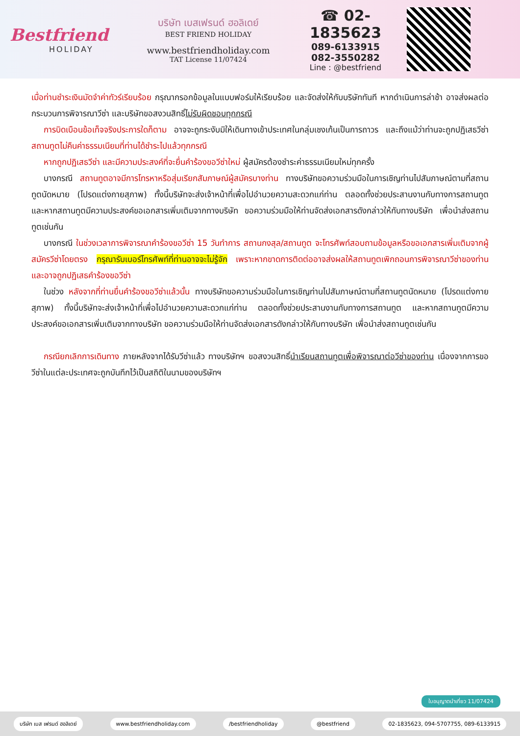Bestfriend
HOLIDAY
บริษัท เบสเฟรนด์ ฮอลิเดย์
BEST FRIEND HOLIDAY
www.bestfriendholiday.com
TAT License 11/07424
☎ 02-1835623
089-6133915
082-3550282
Line : @bestfriend
เมื่อท่านชำระเงินมัดจำค่าทัวร์เรียบร้อย กรุณากรอกข้อมูลในแบบฟอร์มให้เรียบร้อย และจัดส่งให้กับบริษัททันที หากดำเนินการล่าช้า อาจส่งผลต่อกระบวนการพิจารณาวีซ่า และบริษัทขอสงวนสิทธิ์ไม่รับผิดชอบทุกกรณี
การบิดเบือนข้อเท็จจริงประการใดก็ตาม อาจจะถูกระงับมิให้เดินทางเข้าประเทศในกลุ่มเชงเก้นเป็นการถาวร และถึงแม้ว่าท่านจะถูกปฏิเสธวีซ่า สถานทูตไม่คืนค่าธรรมเนียมที่ท่านได้ชำระไปแล้วทุกกรณี
หากถูกปฏิเสธวีซ่า และมีความประสงค์ที่จะยื่นคำร้องขอวีซ่าใหม่ ผู้สมัครต้องชำระค่าธรรมเนียมใหม่ทุกครั้ง
บางกรณี สถานทูตอาจมีการโทรหาหรือสุ่มเรียกสัมภาษณ์ผู้สมัครบางท่าน ทางบริษัทขอความร่วมมือในการเชิญท่านไปสัมภาษณ์ตามที่สถานทูตนัดหมาย (โปรดแต่งกายสุภาพ) ทั้งนี้บริษัทจะส่งเจ้าหน้าที่เพื่อไปอำนวยความสะดวกแก่ท่าน ตลอดทั้งช่วยประสานงานกับทางการสถานทูต และหากสถานทูตมีความประสงค์ขอเอกสารเพิ่มเติมจากทางบริษัท ขอความร่วมมือให้ท่านจัดส่งเอกสารดังกล่าวให้กับทางบริษัท เพื่อนำส่งสถานทูตเช่นกัน
บางกรณี ในช่วงเวลาการพิจารณาคำร้องขอวีซ่า 15 วันทำการ สถานกงสุล/สถานทูต จะโทรศัพท์สอบถามข้อมูลหรือขอเอกสารเพิ่มเติมจากผู้สมัครวีซ่าโดยตรง กรุณารับเบอร์โทรศัพท์ที่ท่านอาจจะไม่รู้จัก เพราะหากขาดการติดต่ออาจส่งผลให้สถานทูตเพิกถอนการพิจารณาวีซ่าของท่าน และอาจถูกปฏิเสธคำร้องขอวีซ่า
ในช่วง หลังจากที่ท่านยื่นคำร้องขอวีซ่าแล้วนั้น ทางบริษัทขอความร่วมมือในการเชิญท่านไปสัมภาษณ์ตามที่สถานทูตนัดหมาย (โปรดแต่งกายสุภาพ) ทั้งนี้บริษัทจะส่งเจ้าหน้าที่เพื่อไปอำนวยความสะดวกแก่ท่าน ตลอดทั้งช่วยประสานงานกับทางการสถานทูต และหากสถานทูตมีความประสงค์ขอเอกสารเพิ่มเติมจากทางบริษัท ขอความร่วมมือให้ท่านจัดส่งเอกสารดังกล่าวให้กับทางบริษัท เพื่อนำส่งสถานทูตเช่นกัน
กรณียกเลิกการเดินทาง ภายหลังจากได้รับวีซ่าแล้ว ทางบริษัทฯ ขอสงวนสิทธิ์นำเรียนสถานทูตเพื่อพิจารณาต่อวีซ่าของท่าน เนื่องจากการขอวีซ่าในแต่ละประเทศจะถูกบันทึกไว้เป็นสถิติในนามของบริษัทฯ
ใบอนุญาตนำเที่ยว 11/07424
บริษัท เบส เฟรนด์ ฮอลิเดย์ www.bestfriendholiday.com /bestfriendholiday @bestfriend 02-1835623, 094-5707755, 089-6133915